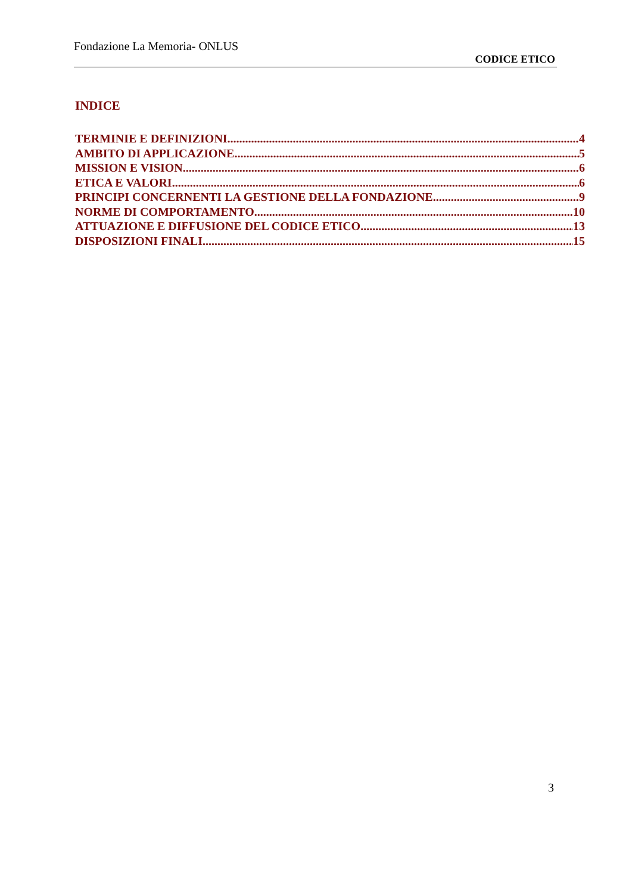Fondazione La Memoria- ONLUS
CODICE ETICO
INDICE
TERMINIE E DEFINIZIONI 4
AMBITO DI APPLICAZIONE 5
MISSION E VISION 6
ETICA E VALORI 6
PRINCIPI CONCERNENTI LA GESTIONE DELLA FONDAZIONE 9
NORME DI COMPORTAMENTO 10
ATTUAZIONE E DIFFUSIONE DEL CODICE ETICO 13
DISPOSIZIONI FINALI 15
3